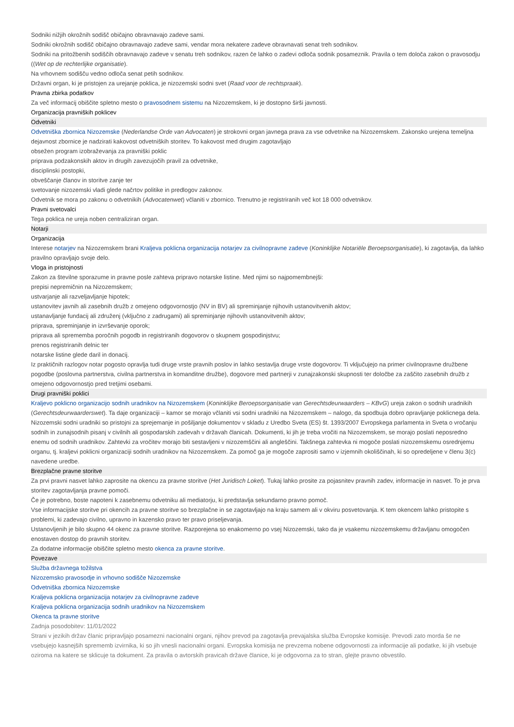Sodniki nižjih okrožnih sodišč običajno obravnavajo zadeve sami.
Sodniki okrožnih sodišč običajno obravnavajo zadeve sami, vendar mora nekatere zadeve obravnavati senat treh sodnikov.
Sodniki na pritožbenih sodiščih obravnavajo zadeve v senatu treh sodnikov, razen če lahko o zadevi odloča sodnik posameznik. Pravila o tem določa zakon o pravosodju ((Wet op de rechterlijke organisatie).
Na vrhovnem sodišču vedno odloča senat petih sodnikov.
Državni organ, ki je pristojen za urejanje poklica, je nizozemski sodni svet (Raad voor de rechtspraak).
Pravna zbirka podatkov
Za več informacij obiščite spletno mesto o pravosodnem sistemu na Nizozemskem, ki je dostopno širši javnosti.
Organizacija pravniških poklicev
Odvetniki
Odvetniška zbornica Nizozemske (Nederlandse Orde van Advocaten) je strokovni organ javnega prava za vse odvetnike na Nizozemskem. Zakonsko urejena temeljna dejavnost zbornice je nadzirati kakovost odvetniških storitev. To kakovost med drugim zagotavljajo
obsežen program izobraževanja za pravniški poklic
priprava podzakonskih aktov in drugih zavezujočih pravil za odvetnike,
disciplinski postopki,
obveščanje članov in storitve zanje ter
svetovanje nizozemski vladi glede načrtov politike in predlogov zakonov.
Odvetnik se mora po zakonu o odvetnikih (Advocatenwet) včlaniti v zbornico. Trenutno je registriranih več kot 18 000 odvetnikov.
Pravni svetovalci
Tega poklica ne ureja noben centraliziran organ.
Notarji
Organizacija
Interese notarjev na Nizozemskem brani Kraljeva poklicna organizacija notarjev za civilnopravne zadeve (Koninklijke Notariële Beroepsorganisatie), ki zagotavlja, da lahko pravilno opravljajo svoje delo.
Vloga in pristojnosti
Zakon za številne sporazume in pravne posle zahteva pripravo notarske listine. Med njimi so najpomembnejši:
prepisi nepremičnin na Nizozemskem;
ustvarjanje ali razveljavljanje hipotek;
ustanovitev javnih ali zasebnih družb z omejeno odgovornostjo (NV in BV) ali spreminjanje njihovih ustanovitvenih aktov;
ustanavljanje fundacij ali združenj (vključno z zadrugami) ali spreminjanje njihovih ustanovitvenih aktov;
priprava, spreminjanje in izvrševanje oporok;
priprava ali sprememba poročnih pogodb in registriranih dogovorov o skupnem gospodinjstvu;
prenos registriranih delnic ter
notarske listine glede daril in donacij.
Iz praktičnih razlogov notar pogosto opravlja tudi druge vrste pravnih poslov in lahko sestavlja druge vrste dogovorov. Ti vključujejo na primer civilnopravne družbene pogodbe (poslovna partnerstva, civilna partnerstva in komanditne družbe), dogovore med partnerji v zunajzakonski skupnosti ter določbe za zaščito zasebnih družb z omejeno odgovornostjo pred tretjimi osebami.
Drugi pravniški poklici
Kraljevo poklicno organizacijo sodnih uradnikov na Nizozemskem (Koninklijke Beroepsorganisatie van Gerechtsdeurwaarders – KBvG) ureja zakon o sodnih uradnikih (Gerechtsdeurwaarderswet). Ta daje organizaciji – kamor se morajo včlaniti vsi sodni uradniki na Nizozemskem – nalogo, da spodbuja dobro opravljanje poklicnega dela.
Nizozemski sodni uradniki so pristojni za sprejemanje in pošiljanje dokumentov v skladu z Uredbo Sveta (ES) št. 1393/2007 Evropskega parlamenta in Sveta o vročanju sodnih in zunajsodnih pisanj v civilnih ali gospodarskih zadevah v državah članicah. Dokumenti, ki jih je treba vročiti na Nizozemskem, se morajo poslati neposredno enemu od sodnih uradnikov. Zahtevki za vročitev morajo biti sestavljeni v nizozemščini ali angleščini. Takšnega zahtevka ni mogoče poslati nizozemskemu osrednjemu organu, tj. kraljevi poklicni organizaciji sodnih uradnikov na Nizozemskem. Za pomoč ga je mogoče zaprositi samo v izjemnih okoliščinah, ki so opredeljene v členu 3(c) navedene uredbe.
Brezplačne pravne storitve
Za prvi pravni nasvet lahko zaprosite na okencu za pravne storitve (Het Juridisch Loket). Tukaj lahko prosite za pojasnitev pravnih zadev, informacije in nasvet. To je prva storitev zagotavljanja pravne pomoči.
Če je potrebno, boste napoteni k zasebnemu odvetniku ali mediatorju, ki predstavlja sekundarno pravno pomoč.
Vse informacijske storitve pri okencih za pravne storitve so brezplačne in se zagotavljajo na kraju samem ali v okviru posvetovanja. K tem okencem lahko pristopite s problemi, ki zadevajo civilno, upravno in kazensko pravo ter pravo priseljevanja.
Ustanovljenih je bilo skupno 44 okenc za pravne storitve. Razporejena so enakomerno po vsej Nizozemski, tako da je vsakemu nizozemskemu državljanu omogočen enostaven dostop do pravnih storitev.
Za dodatne informacije obiščite spletno mesto okenca za pravne storitve.
Povezave
Služba državnega tožilstva
Nizozemsko pravosodje in vrhovno sodišče Nizozemske
Odvetniška zbornica Nizozemske
Kraljeva poklicna organizacija notarjev za civilnopravne zadeve
Kraljeva poklicna organizacija sodnih uradnikov na Nizozemskem
Okenca ta pravne storitve
Zadnja posodobitev: 11/01/2022
Strani v jezikih držav članic pripravljajo posamezni nacionalni organi, njihov prevod pa zagotavlja prevajalska služba Evropske komisije. Prevodi zato morda še ne vsebujejo kasnejših sprememb izvirnika, ki so jih vnesli nacionalni organi. Evropska komisija ne prevzema nobene odgovornosti za informacije ali podatke, ki jih vsebuje oziroma na katere se sklicuje ta dokument. Za pravila o avtorskih pravicah države članice, ki je odgovorna za to stran, glejte pravno obvestilo.